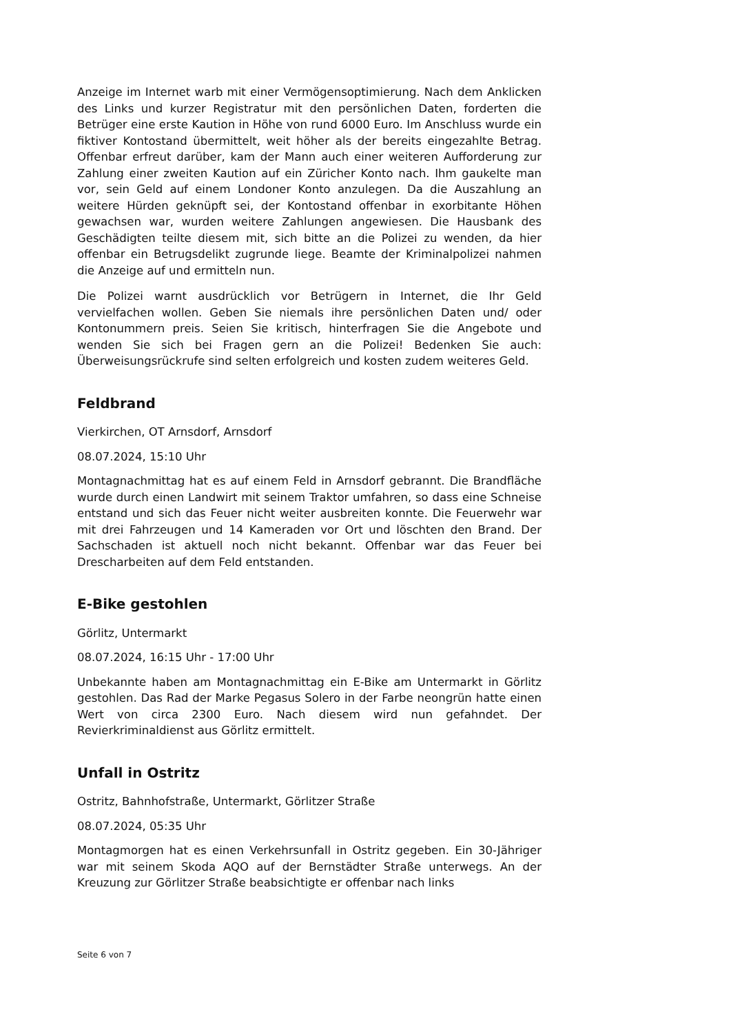Anzeige im Internet warb mit einer Vermögensoptimierung. Nach dem Anklicken des Links und kurzer Registratur mit den persönlichen Daten, forderten die Betrüger eine erste Kaution in Höhe von rund 6000 Euro. Im Anschluss wurde ein fiktiver Kontostand übermittelt, weit höher als der bereits eingezahlte Betrag. Offenbar erfreut darüber, kam der Mann auch einer weiteren Aufforderung zur Zahlung einer zweiten Kaution auf ein Züricher Konto nach. Ihm gaukelte man vor, sein Geld auf einem Londoner Konto anzulegen. Da die Auszahlung an weitere Hürden geknüpft sei, der Kontostand offenbar in exorbitante Höhen gewachsen war, wurden weitere Zahlungen angewiesen. Die Hausbank des Geschädigten teilte diesem mit, sich bitte an die Polizei zu wenden, da hier offenbar ein Betrugsdelikt zugrunde liege. Beamte der Kriminalpolizei nahmen die Anzeige auf und ermitteln nun.
Die Polizei warnt ausdrücklich vor Betrügern in Internet, die Ihr Geld vervielfachen wollen. Geben Sie niemals ihre persönlichen Daten und/ oder Kontonummern preis. Seien Sie kritisch, hinterfragen Sie die Angebote und wenden Sie sich bei Fragen gern an die Polizei! Bedenken Sie auch: Überweisungsrückrufe sind selten erfolgreich und kosten zudem weiteres Geld.
Feldbrand
Vierkirchen, OT Arnsdorf, Arnsdorf
08.07.2024, 15:10 Uhr
Montagnachmittag hat es auf einem Feld in Arnsdorf gebrannt. Die Brandfläche wurde durch einen Landwirt mit seinem Traktor umfahren, so dass eine Schneise entstand und sich das Feuer nicht weiter ausbreiten konnte. Die Feuerwehr war mit drei Fahrzeugen und 14 Kameraden vor Ort und löschten den Brand. Der Sachschaden ist aktuell noch nicht bekannt. Offenbar war das Feuer bei Drescharbeiten auf dem Feld entstanden.
E-Bike gestohlen
Görlitz, Untermarkt
08.07.2024, 16:15 Uhr - 17:00 Uhr
Unbekannte haben am Montagnachmittag ein E-Bike am Untermarkt in Görlitz gestohlen. Das Rad der Marke Pegasus Solero in der Farbe neongrün hatte einen Wert von circa 2300 Euro. Nach diesem wird nun gefahndet. Der Revierkriminaldienst aus Görlitz ermittelt.
Unfall in Ostritz
Ostritz, Bahnhofstraße, Untermarkt, Görlitzer Straße
08.07.2024, 05:35 Uhr
Montagmorgen hat es einen Verkehrsunfall in Ostritz gegeben. Ein 30-Jähriger war mit seinem Skoda AQO auf der Bernstädter Straße unterwegs. An der Kreuzung zur Görlitzer Straße beabsichtigte er offenbar nach links
Seite 6 von 7